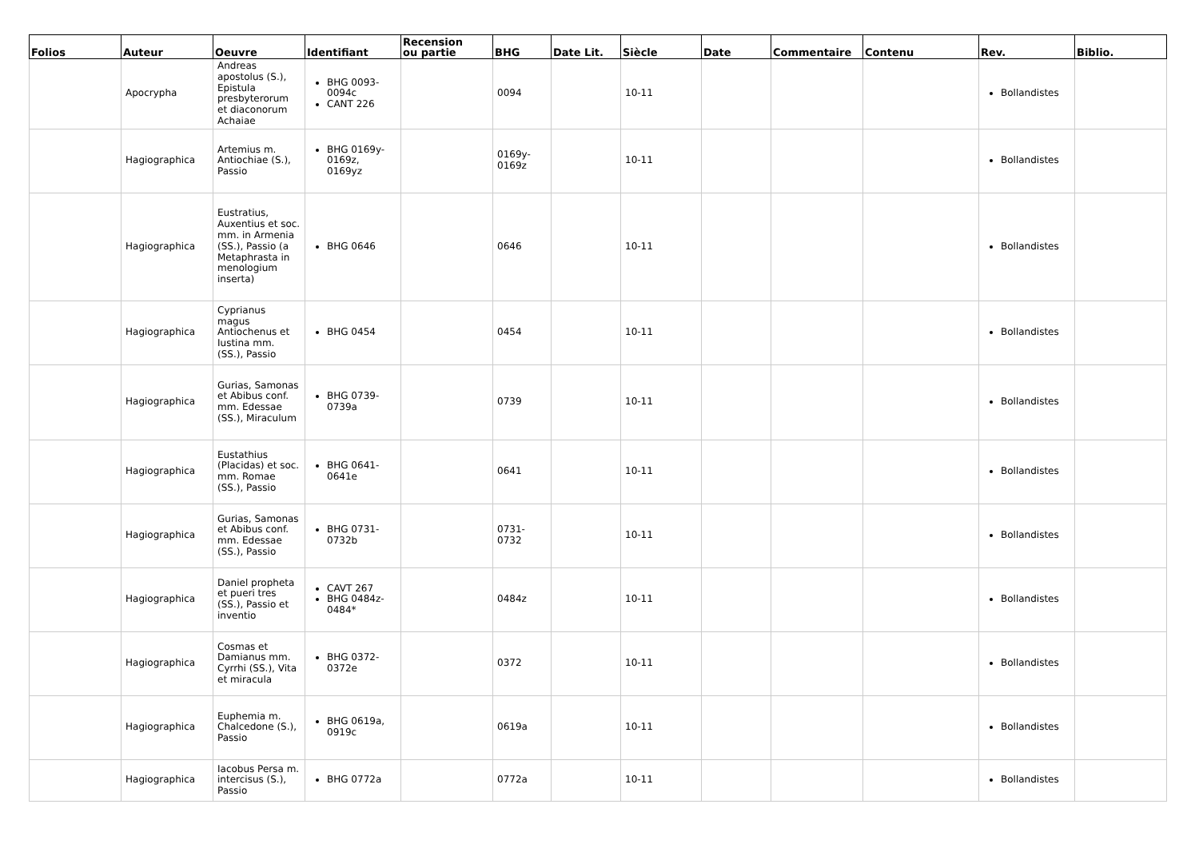| Folios | Auteur | Oeuvre | Identifiant | Recension ou partie | BHG | Date Lit. | Siècle | Date | Commentaire | Contenu | Rev. | Biblio. |
| --- | --- | --- | --- | --- | --- | --- | --- | --- | --- | --- | --- | --- |
| | Apocrypha | Andreas apostolus (S.), Epistula presbyterorum et diaconorum Achaiae | BHG 0093-0094c CANT 226 | | 0094 | | 10-11 | | | | Bollandistes | |
| | Hagiographica | Artemius m. Antiochiae (S.), Passio | BHG 0169y-0169z, 0169yz | | 0169y-0169z | | 10-11 | | | | Bollandistes | |
| | Hagiographica | Eustratius, Auxentius et soc. mm. in Armenia (SS.), Passio (a Metaphrasta in menologium inserta) | BHG 0646 | | 0646 | | 10-11 | | | | Bollandistes | |
| | Hagiographica | Cyprianus magus Antiochenus et Iustina mm. (SS.), Passio | BHG 0454 | | 0454 | | 10-11 | | | | Bollandistes | |
| | Hagiographica | Gurias, Samonas et Abibus conf. mm. Edessae (SS.), Miraculum | BHG 0739-0739a | | 0739 | | 10-11 | | | | Bollandistes | |
| | Hagiographica | Eustathius (Placidas) et soc. mm. Romae (SS.), Passio | BHG 0641-0641e | | 0641 | | 10-11 | | | | Bollandistes | |
| | Hagiographica | Gurias, Samonas et Abibus conf. mm. Edessae (SS.), Passio | BHG 0731-0732b | | 0731-0732 | | 10-11 | | | | Bollandistes | |
| | Hagiographica | Daniel propheta et pueri tres (SS.), Passio et inventio | CAVT 267 BHG 0484z-0484* | | 0484z | | 10-11 | | | | Bollandistes | |
| | Hagiographica | Cosmas et Damianus mm. Cyrrhi (SS.), Vita et miracula | BHG 0372-0372e | | 0372 | | 10-11 | | | | Bollandistes | |
| | Hagiographica | Euphemia m. Chalcedone (S.), Passio | BHG 0619a, 0919c | | 0619a | | 10-11 | | | | Bollandistes | |
| | Hagiographica | Iacobus Persa m. intercisus (S.), Passio | BHG 0772a | | 0772a | | 10-11 | | | | Bollandistes | |